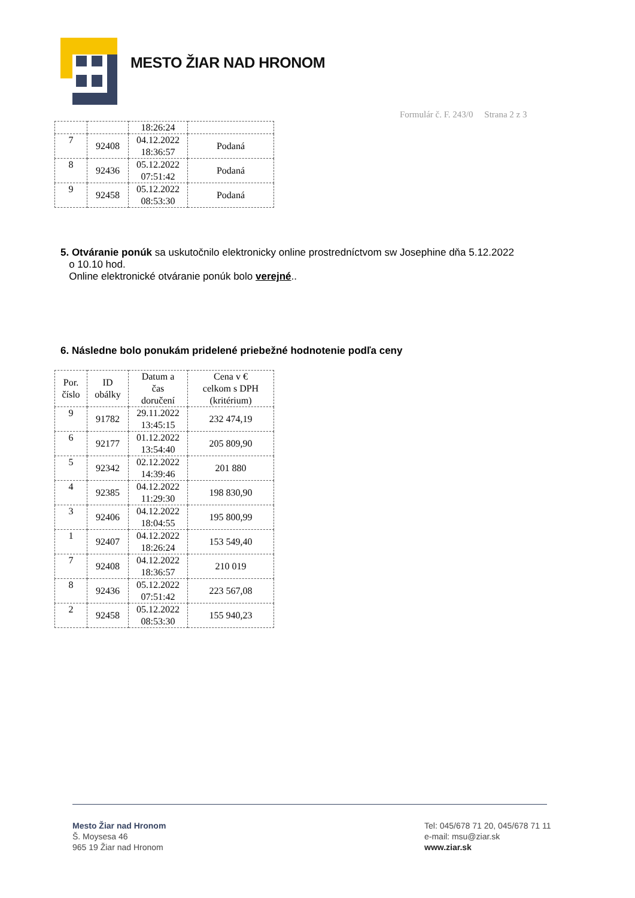MESTO ŽIAR NAD HRONOM
Formulár č. F. 243/0 Strana 2 z 3
| | | 18:26:24 | |
| 7 | 92408 | 04.12.2022 18:36:57 | Podaná |
| 8 | 92436 | 05.12.2022 07:51:42 | Podaná |
| 9 | 92458 | 05.12.2022 08:53:30 | Podaná |
5. Otváranie ponúk sa uskutočnilo elektronicky online prostredníctvom sw Josephine dňa 5.12.2022
o 10.10 hod.
Online elektronické otváranie ponúk bolo verejné..
6. Následne bolo ponukám pridelené priebežné hodnotenie podľa ceny
| Por. číslo | ID obálky | Datum a čas doručení | Cena v € celkom s DPH (kritérium) |
| --- | --- | --- | --- |
| 9 | 91782 | 29.11.2022 13:45:15 | 232 474,19 |
| 6 | 92177 | 01.12.2022 13:54:40 | 205 809,90 |
| 5 | 92342 | 02.12.2022 14:39:46 | 201 880 |
| 4 | 92385 | 04.12.2022 11:29:30 | 198 830,90 |
| 3 | 92406 | 04.12.2022 18:04:55 | 195 800,99 |
| 1 | 92407 | 04.12.2022 18:26:24 | 153 549,40 |
| 7 | 92408 | 04.12.2022 18:36:57 | 210 019 |
| 8 | 92436 | 05.12.2022 07:51:42 | 223 567,08 |
| 2 | 92458 | 05.12.2022 08:53:30 | 155 940,23 |
Mesto Žiar nad Hronom
Š. Moysesa 46
965 19 Žiar nad Hronom
Tel: 045/678 71 20, 045/678 71 11
e-mail: msu@ziar.sk
www.ziar.sk